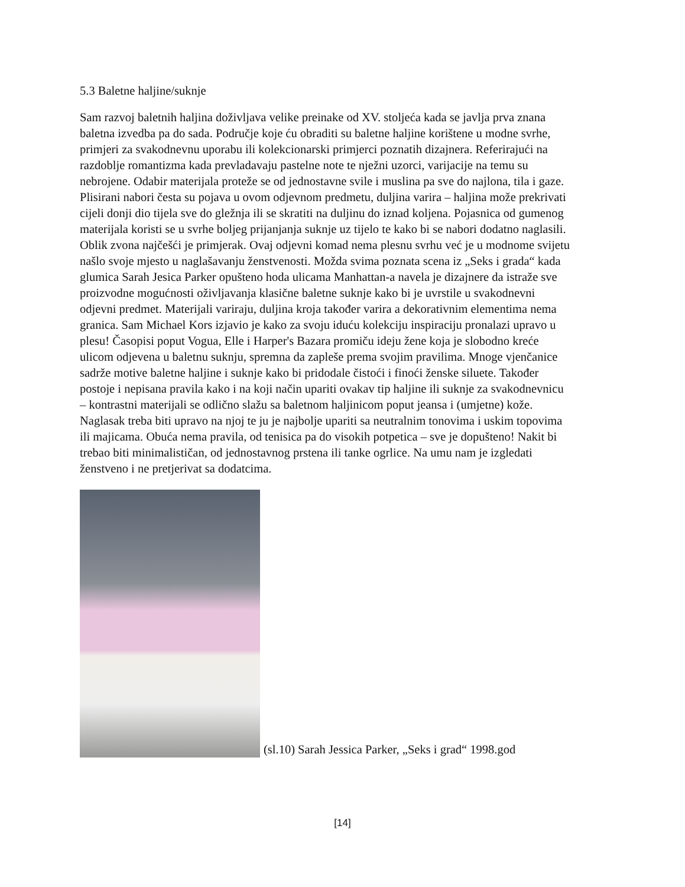5.3 Baletne haljine/suknje
Sam razvoj baletnih haljina doživljava velike preinake od XV. stoljeća kada se javlja prva znana baletna izvedba pa do sada. Područje koje ću obraditi su baletne haljine korištene u modne svrhe, primjeri za svakodnevnu uporabu ili kolekcionarski primjerci poznatih dizajnera. Referirajući na razdoblje romantizma kada prevladavaju pastelne note te nježni uzorci, varijacije na temu su nebrojene. Odabir materijala proteže se od jednostavne svile i muslina pa sve do najlona, tila i gaze. Plisirani nabori česta su pojava u ovom odjevnom predmetu, duljina varira – haljina može prekrivati cijeli donji dio tijela sve do gležnja ili se skratiti na duljinu do iznad koljena. Pojasnica od gumenog materijala koristi se u svrhe boljeg prijanjanja suknje uz tijelo te kako bi se nabori dodatno naglasili. Oblik zvona najčešći je primjerak. Ovaj odjevni komad nema plesnu svrhu već je u modnome svijetu našlo svoje mjesto u naglašavanju ženstvenosti. Možda svima poznata scena iz „Seks i grada“ kada glumica Sarah Jesica Parker opušteno hoda ulicama Manhattan-a navela je dizajnere da istraže sve proizvodne mogućnosti oživljavanja klasične baletne suknje kako bi je uvrstile u svakodnevni odjevni predmet. Materijali variraju, duljina kroja također varira a dekorativnim elementima nema granica. Sam Michael Kors izjavio je kako za svoju iduću kolekciju inspiraciju pronalazi upravo u plesu! Časopisi poput Vogua, Elle i Harper's Bazara promiču ideju žene koja je slobodno kreće ulicom odjevena u baletnu suknju, spremna da zapleše prema svojim pravilima. Mnoge vjenčanice sadrže motive baletne haljine i suknje kako bi pridodale čistoći i finoći ženske siluete. Također postoje i nepisana pravila kako i na koji način upariti ovakav tip haljine ili suknje za svakodnevnicu – kontrastni materijali se odlično slažu sa baletnom haljinicom poput jeansa i (umjetne) kože. Naglasak treba biti upravo na njoj te ju je najbolje upariti sa neutralnim tonovima i uskim topovima ili majicama. Obuća nema pravila, od tenisica pa do visokih potpetica – sve je dopušteno! Nakit bi trebao biti minimalističan, od jednostavnog prstena ili tanke ogrlice. Na umu nam je izgledati ženstveno i ne pretjerivat sa dodatcima.
(sl.10) Sarah Jessica Parker, „Seks i grad“ 1998.god
[14]